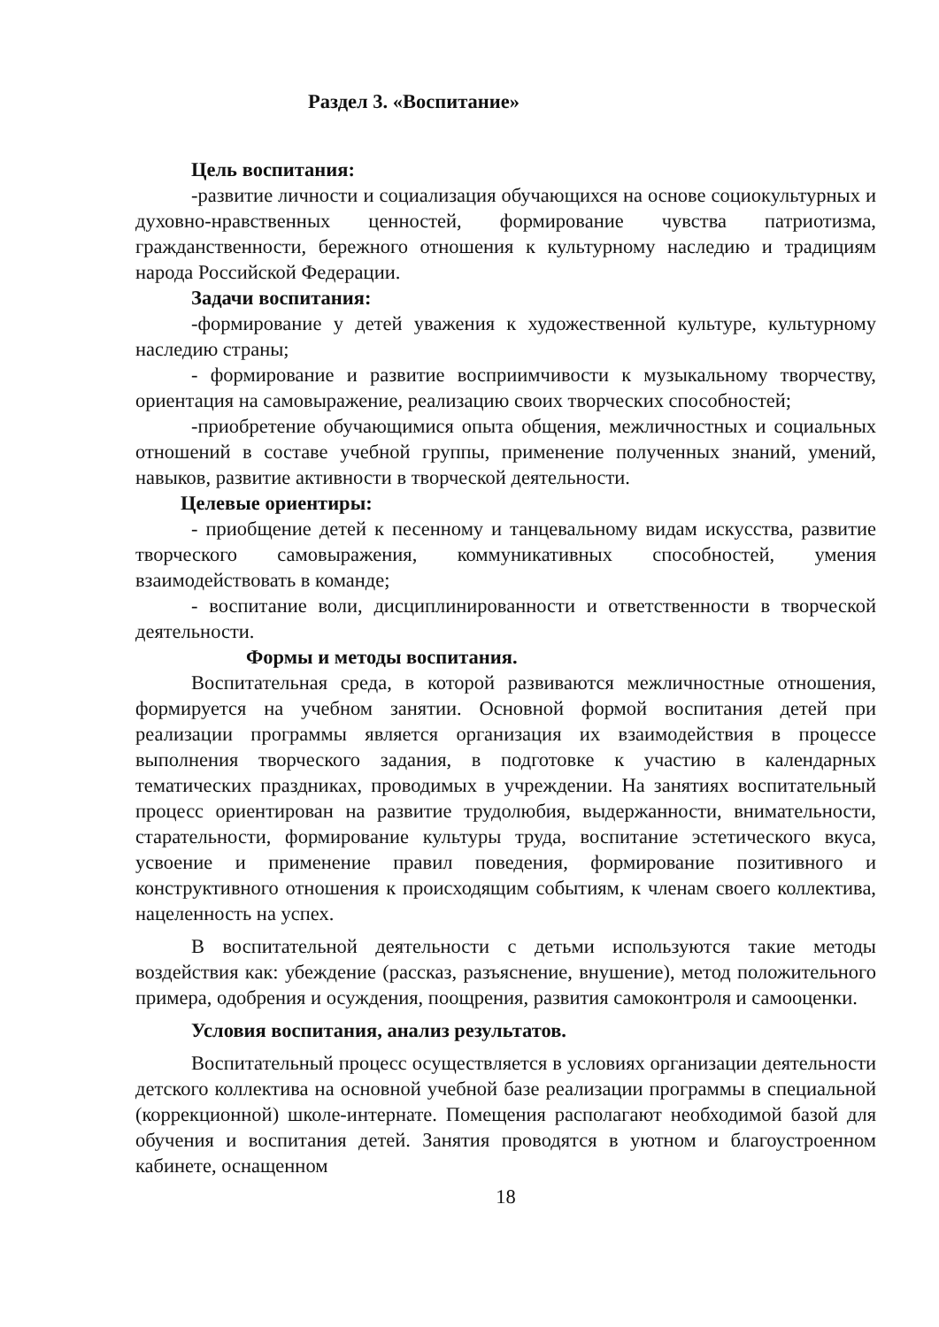Раздел 3. «Воспитание»
Цель воспитания:
-развитие личности и социализация обучающихся на основе социокультурных и духовно-нравственных ценностей, формирование чувства патриотизма, гражданственности, бережного отношения к культурному наследию и традициям народа Российской Федерации.
Задачи воспитания:
-формирование у детей уважения к художественной культуре, культурному наследию страны;
- формирование и развитие восприимчивости к музыкальному творчеству, ориентация на самовыражение, реализацию своих творческих способностей;
-приобретение обучающимися опыта общения, межличностных и социальных отношений в составе учебной группы, применение полученных знаний, умений, навыков, развитие активности в творческой деятельности.
Целевые ориентиры:
- приобщение детей к песенному и танцевальному видам искусства, развитие творческого самовыражения, коммуникативных способностей, умения взаимодействовать в команде;
- воспитание воли, дисциплинированности и ответственности в творческой деятельности.
Формы и методы воспитания.
Воспитательная среда, в которой развиваются межличностные отношения, формируется на учебном занятии. Основной формой воспитания детей при реализации программы является организация их взаимодействия в процессе выполнения творческого задания, в подготовке к участию в календарных тематических праздниках, проводимых в учреждении. На занятиях воспитательный процесс ориентирован на развитие трудолюбия, выдержанности, внимательности, старательности, формирование культуры труда, воспитание эстетического вкуса, усвоение и применение правил поведения, формирование позитивного и конструктивного отношения к происходящим событиям, к членам своего коллектива, нацеленность на успех.
В воспитательной деятельности с детьми используются такие методы воздействия как: убеждение (рассказ, разъяснение, внушение), метод положительного примера, одобрения и осуждения, поощрения, развития самоконтроля и самооценки.
Условия воспитания, анализ результатов.
Воспитательный процесс осуществляется в условиях организации деятельности детского коллектива на основной учебной базе реализации программы в специальной (коррекционной) школе-интернате. Помещения располагают необходимой базой для обучения и воспитания детей. Занятия проводятся в уютном и благоустроенном кабинете, оснащенном
18